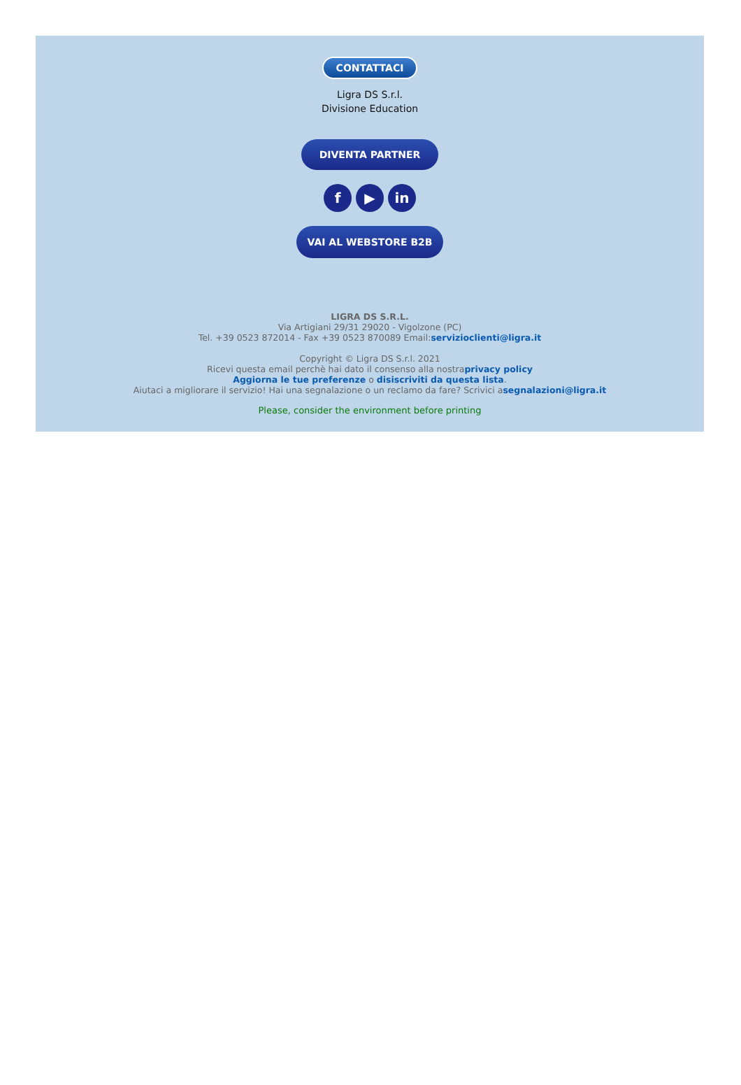CONTATTACI
Ligra DS S.r.l.
Divisione Education
DIVENTA PARTNER
f ▶ in
VAI AL WEBSTORE B2B
LIGRA DS S.R.L.
Via Artigiani 29/31 29020 - Vigolzone (PC)
Tel. +39 0523 872014 - Fax +39 0523 870089 Email:servizioclienti@ligra.it
Copyright © Ligra DS S.r.l. 2021
Ricevi questa email perchè hai dato il consenso alla nostraprivacy policy
Aggiorna le tue preferenze o disiscriviti da questa lista.
Aiutaci a migliorare il servizio! Hai una segnalazione o un reclamo da fare? Scrivici asegnalazioni@ligra.it
Please, consider the environment before printing